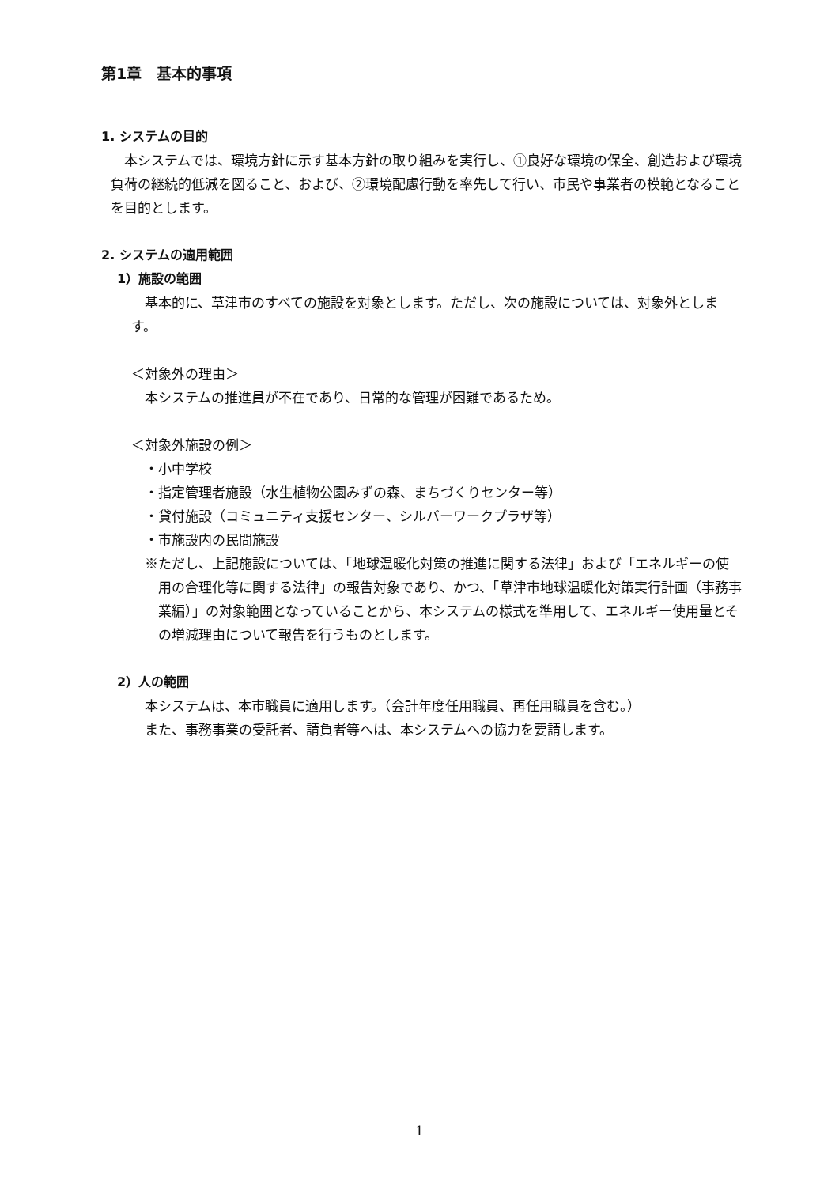第1章　基本的事項
1. システムの目的
本システムでは、環境方針に示す基本方針の取り組みを実行し、①良好な環境の保全、創造および環境負荷の継続的低減を図ること、および、②環境配慮行動を率先して行い、市民や事業者の模範となることを目的とします。
2. システムの適用範囲
1）施設の範囲
基本的に、草津市のすべての施設を対象とします。ただし、次の施設については、対象外とします。
＜対象外の理由＞
本システムの推進員が不在であり、日常的な管理が困難であるため。
＜対象外施設の例＞
・小中学校
・指定管理者施設（水生植物公園みずの森、まちづくりセンター等）
・貸付施設（コミュニティ支援センター、シルバーワークプラザ等）
・市施設内の民間施設
※ただし、上記施設については、「地球温暖化対策の推進に関する法律」および「エネルギーの使用の合理化等に関する法律」の報告対象であり、かつ、「草津市地球温暖化対策実行計画（事務事業編）」の対象範囲となっていることから、本システムの様式を準用して、エネルギー使用量とその増減理由について報告を行うものとします。
2）人の範囲
本システムは、本市職員に適用します。（会計年度任用職員、再任用職員を含む。）
また、事務事業の受託者、請負者等へは、本システムへの協力を要請します。
1